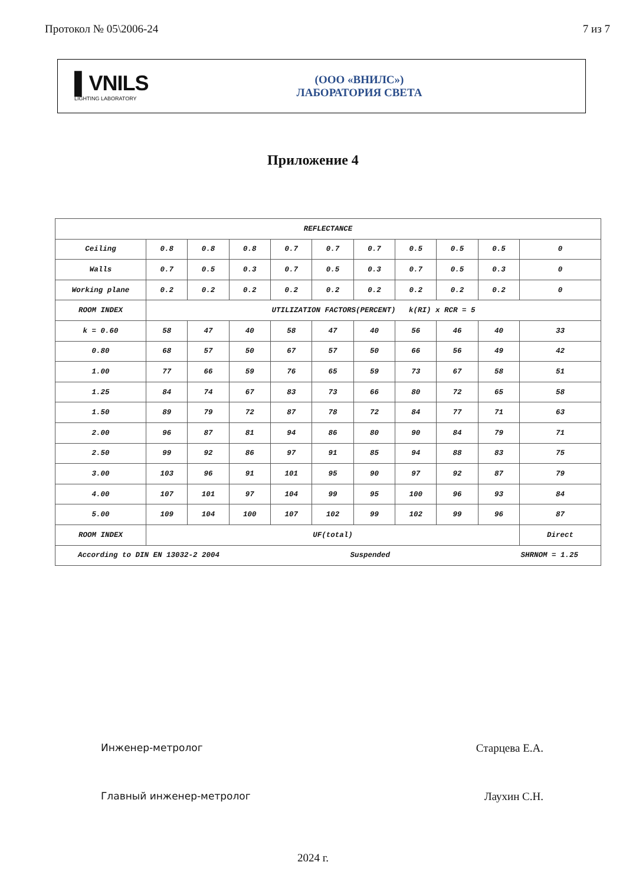Протокол № 05\2006-24 7 из 7
▌VNILS
LIGHTING LABORATORY
(ООО «ВНИЛС»)
ЛАБОРАТОРИЯ СВЕТА
Приложение 4
| REFLECTANCE | | | | | | | | | | |
| Ceiling | 0.8 | 0.8 | 0.8 | 0.7 | 0.7 | 0.7 | 0.5 | 0.5 | 0.5 | 0 |
| Walls | 0.7 | 0.5 | 0.3 | 0.7 | 0.5 | 0.3 | 0.7 | 0.5 | 0.3 | 0 |
| Working plane | 0.2 | 0.2 | 0.2 | 0.2 | 0.2 | 0.2 | 0.2 | 0.2 | 0.2 | 0 |
| ROOM INDEX | UTILIZATION FACTORS(PERCENT) k(RI) x RCR = 5 | | | | | | | | | |
| k = 0.60 | 58 | 47 | 40 | 58 | 47 | 40 | 56 | 46 | 40 | 33 |
| 0.80 | 68 | 57 | 50 | 67 | 57 | 50 | 66 | 56 | 49 | 42 |
| 1.00 | 77 | 66 | 59 | 76 | 65 | 59 | 73 | 67 | 58 | 51 |
| 1.25 | 84 | 74 | 67 | 83 | 73 | 66 | 80 | 72 | 65 | 58 |
| 1.50 | 89 | 79 | 72 | 87 | 78 | 72 | 84 | 77 | 71 | 63 |
| 2.00 | 96 | 87 | 81 | 94 | 86 | 80 | 90 | 84 | 79 | 71 |
| 2.50 | 99 | 92 | 86 | 97 | 91 | 85 | 94 | 88 | 83 | 75 |
| 3.00 | 103 | 96 | 91 | 101 | 95 | 90 | 97 | 92 | 87 | 79 |
| 4.00 | 107 | 101 | 97 | 104 | 99 | 95 | 100 | 96 | 93 | 84 |
| 5.00 | 109 | 104 | 100 | 107 | 102 | 99 | 102 | 99 | 96 | 87 |
| ROOM INDEX | UF(total) | | | | | | | | | Direct |
| According to DIN EN 13032-2 2004 Suspended SHRNOM = 1.25 | | | | | | | | | | |
Инженер-метролог Старцева Е.А.
Главный инженер-метролог Лаухин С.Н.
2024 г.